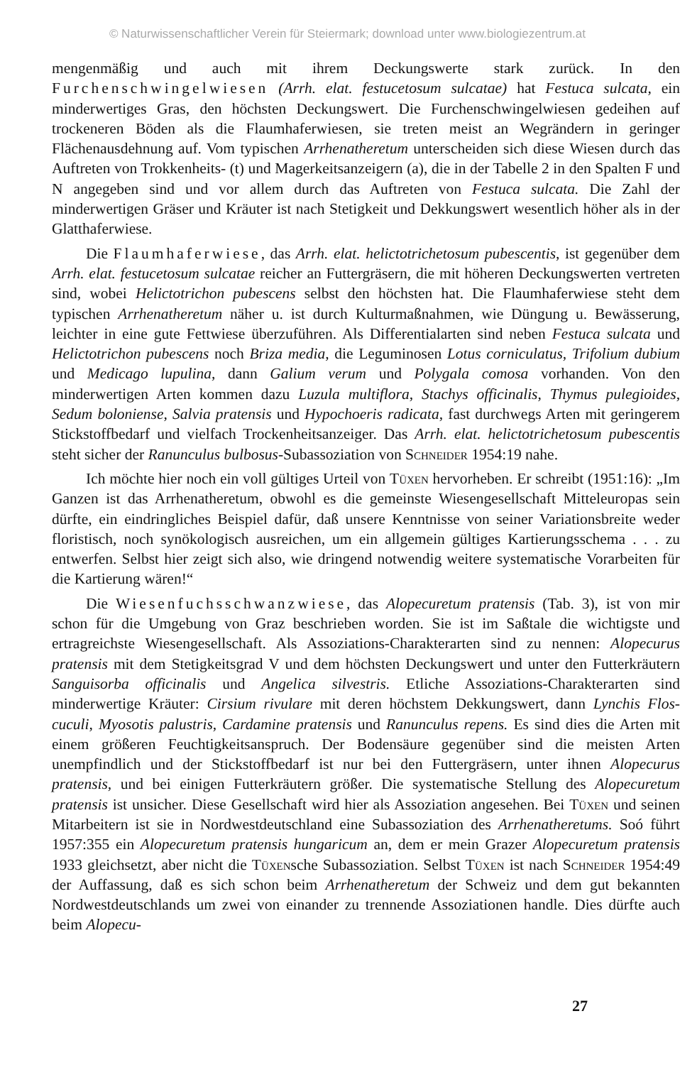© Naturwissenschaftlicher Verein für Steiermark; download unter www.biologiezentrum.at
mengenmäßig und auch mit ihrem Deckungswerte stark zurück. In den Furchenschwingelwiesen (Arrh. elat. festucetosum sulcatae) hat Festuca sulcata, ein minderwertiges Gras, den höchsten Deckungswert. Die Furchenschwingelwiesen gedeihen auf trockeneren Böden als die Flaumhaferwiesen, sie treten meist an Wegrändern in geringer Flächenausdehnung auf. Vom typischen Arrhenatheretum unterscheiden sich diese Wiesen durch das Auftreten von Trokkenheits- (t) und Magerkeitsanzeigern (a), die in der Tabelle 2 in den Spalten F und N angegeben sind und vor allem durch das Auftreten von Festuca sulcata. Die Zahl der minderwertigen Gräser und Kräuter ist nach Stetigkeit und Dekkungswert wesentlich höher als in der Glatthaferwiese.
Die Flaumhaferwiese, das Arrh. elat. helictotrichetosum pubescentis, ist gegenüber dem Arrh. elat. festucetosum sulcatae reicher an Futtergräsern, die mit höheren Deckungswerten vertreten sind, wobei Helictotrichon pubescens selbst den höchsten hat. Die Flaumhaferwiese steht dem typischen Arrhenatheretum näher u. ist durch Kulturmaßnahmen, wie Düngung u. Bewässerung, leichter in eine gute Fettwiese überzuführen. Als Differentialarten sind neben Festuca sulcata und Helictotrichon pubescens noch Briza media, die Leguminosen Lotus corniculatus, Trifolium dubium und Medicago lupulina, dann Galium verum und Polygala comosa vorhanden. Von den minderwertigen Arten kommen dazu Luzula multiflora, Stachys officinalis, Thymus pulegioides, Sedum boloniense, Salvia pratensis und Hypochoeris radicata, fast durchwegs Arten mit geringerem Stickstoffbedarf und vielfach Trockenheitsanzeiger. Das Arrh. elat. helictotrichetosum pubescentis steht sicher der Ranunculus bulbosus-Subassoziation von Schneider 1954:19 nahe.
Ich möchte hier noch ein voll gültiges Urteil von Tüxen hervorheben. Er schreibt (1951:16): „Im Ganzen ist das Arrhenatheretum, obwohl es die gemeinste Wiesengesellschaft Mitteleuropas sein dürfte, ein eindringliches Beispiel dafür, daß unsere Kenntnisse von seiner Variationsbreite weder floristisch, noch synökologisch ausreichen, um ein allgemein gültiges Kartierungsschema . . . zu entwerfen. Selbst hier zeigt sich also, wie dringend notwendig weitere systematische Vorarbeiten für die Kartierung wären!“
Die Wiesenfuchsschwanzwiese, das Alopecuretum pratensis (Tab. 3), ist von mir schon für die Umgebung von Graz beschrieben worden. Sie ist im Saßtale die wichtigste und ertragreichste Wiesengesellschaft. Als Assoziations-Charakterarten sind zu nennen: Alopecurus pratensis mit dem Stetigkeitsgrad V und dem höchsten Deckungswert und unter den Futterkräutern Sanguisorba officinalis und Angelica silvestris. Etliche Assoziations-Charakterarten sind minderwertige Kräuter: Cirsium rivulare mit deren höchstem Dekkungswert, dann Lynchis Flos-cuculi, Myosotis palustris, Cardamine pratensis und Ranunculus repens. Es sind dies die Arten mit einem größeren Feuchtigkeitsanspruch. Der Bodensäure gegenüber sind die meisten Arten unempfindlich und der Stickstoffbedarf ist nur bei den Futtergräsern, unter ihnen Alopecurus pratensis, und bei einigen Futterkräutern größer. Die systematische Stellung des Alopecuretum pratensis ist unsicher. Diese Gesellschaft wird hier als Assoziation angesehen. Bei Tüxen und seinen Mitarbeitern ist sie in Nordwestdeutschland eine Subassoziation des Arrhenatheretums. Soó führt 1957:355 ein Alopecuretum pratensis hungaricum an, dem er mein Grazer Alopecuretum pratensis 1933 gleichsetzt, aber nicht die Tüxensche Subassoziation. Selbst Tüxen ist nach Schneider 1954:49 der Auffassung, daß es sich schon beim Arrhenatheretum der Schweiz und dem gut bekannten Nordwestdeutschlands um zwei von einander zu trennende Assoziationen handle. Dies dürfte auch beim Alopecu-
27